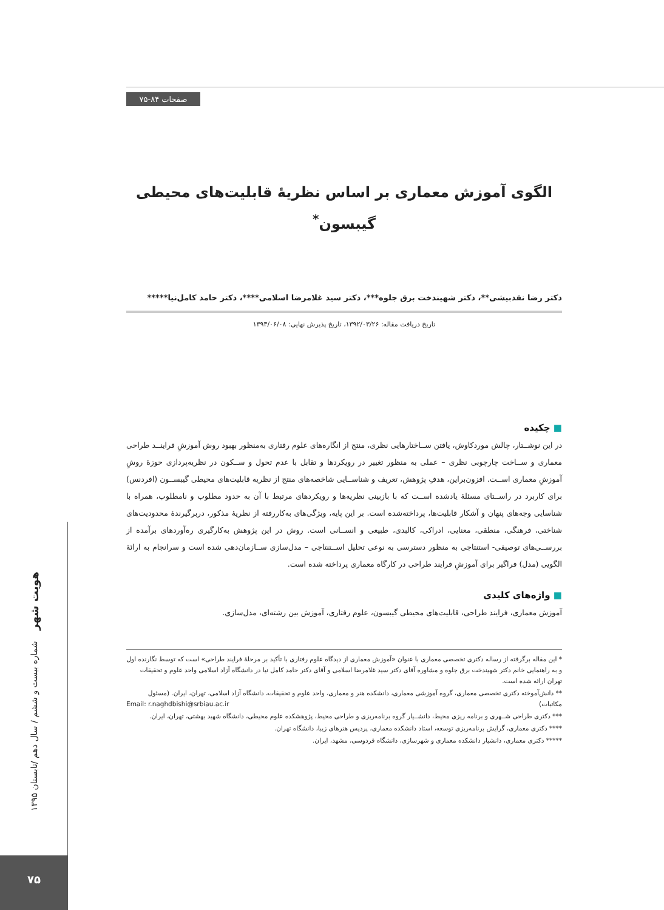صفحات ۸۴-۷۵
هویت شهر شماره بیست و ششم / سال دهم /تابستان ۱۳۹۵
۷۵
الگوی آموزش معماری بر اساس نظریۀ قابلیت‌های محیطی
گیبسون<sup>*</sup>
دکتر رضا نقدبیشی**، دکتر شهیندخت برق جلوه***، دکتر سید غلامرضا اسلامی****، دکتر حامد کامل‌نیا*****
تاریخ دریافت مقاله: ۱۳۹۲/۰۳/۲۶، تاریخ پذیرش نهایی: ۱۳۹۳/۰۶/۰۸
■ چکیده
در این نوشــتار، چالش موردکاوش، یافتن ســاختارهایی نظری، منتج از انگاره‌های علوم رفتاری به‌منظور بهبود روش آموزشِ فراینــد طراحی معماری و ســاخت چارچوبی نظری – عملی به منظور تغییر در رویکردها و تقابل با عدم تحول و ســکون در نظریه‌پردازی حوزۀ روشِ آموزشِ معماری اســت. افزون‌براین، هدفِ پژوهش، تعریف و شناســایی شاخصه‌های منتج از نظریه قابلیت‌های محیطی گیبســون (افردنس) برای کاربرد در راســتای مسئلۀ یادشده اســت که با بازبینی نظریه‌ها و رویکردهای مرتبط با آن به حدود مطلوب و نامطلوب، همراه با شناسایی وجه‌های پنهان و آشکار قابلیت‌ها، پرداخته‌شده است. بر این پایه، ویژگی‌های به‌کاررفته از نظریۀ مذکور، دربرگیرندۀ محدودیت‌های شناختی، فرهنگی، منطقی، معنایی، ادراکی، کالبدی، طبیعی و انســانی است. روش در این پژوهش به‌کارگیری ره‌آوردهای برآمده از بررســی‌های توصیفی- استنتاجی به منظور دسترسی به نوعی تحلیل اســتنتاجی – مدل‌سازی ســازمان‌دهی شده است و سرانجام به ارائۀ الگویی (مدل) فراگیر برای آموزشِ فرایند طراحی در کارگاه معماری پرداخته شده است.
■ واژه‌های کلیدی
آموزش معماری، فرایند طراحی، قابلیت‌های محیطی گیبسون، علوم رفتاری، آموزش بین رشته‌ای، مدل‌سازی.
* این مقاله برگرفته از رساله دکتری تخصصی معماری با عنوان «آموزش معماری از دیدگاه علوم رفتاری با تأکید بر مرحلۀ فرایند طراحی» است که توسط نگارنده اول و به راهنمایی خانم دکتر شهیندخت برق جلوه و مشاوره آقای دکتر سید غلامرضا اسلامی و آقای دکتر حامد کامل نیا در دانشگاه آزاد اسلامی واحد علوم و تحقیقات تهران ارائه شده است.
** دانش‌آموخته دکتری تخصصی معماری، گروه آموزشی معماری، دانشکده هنر و معماری، واحد علوم و تحقیقات، دانشگاه آزاد اسلامی، تهران، ایران. (مسئول مکاتبات) Email: r.naghdbishi@srbiau.ac.ir
*** دکتری طراحی شــهری و برنامه ریزی محیط، دانشــیار گروه برنامه‌ریزی و طراحی محیط، پژوهشکده علوم محیطی، دانشگاه شهید بهشتی، تهران، ایران.
**** دکتری معماری، گرایش برنامه‌ریزی توسعه، استاد دانشکده معماری، پردیس هنرهای زیبا، دانشگاه تهران.
***** دکتری معماری، دانشیار دانشکده معماری و شهرسازی، دانشگاه فردوسی، مشهد، ایران.